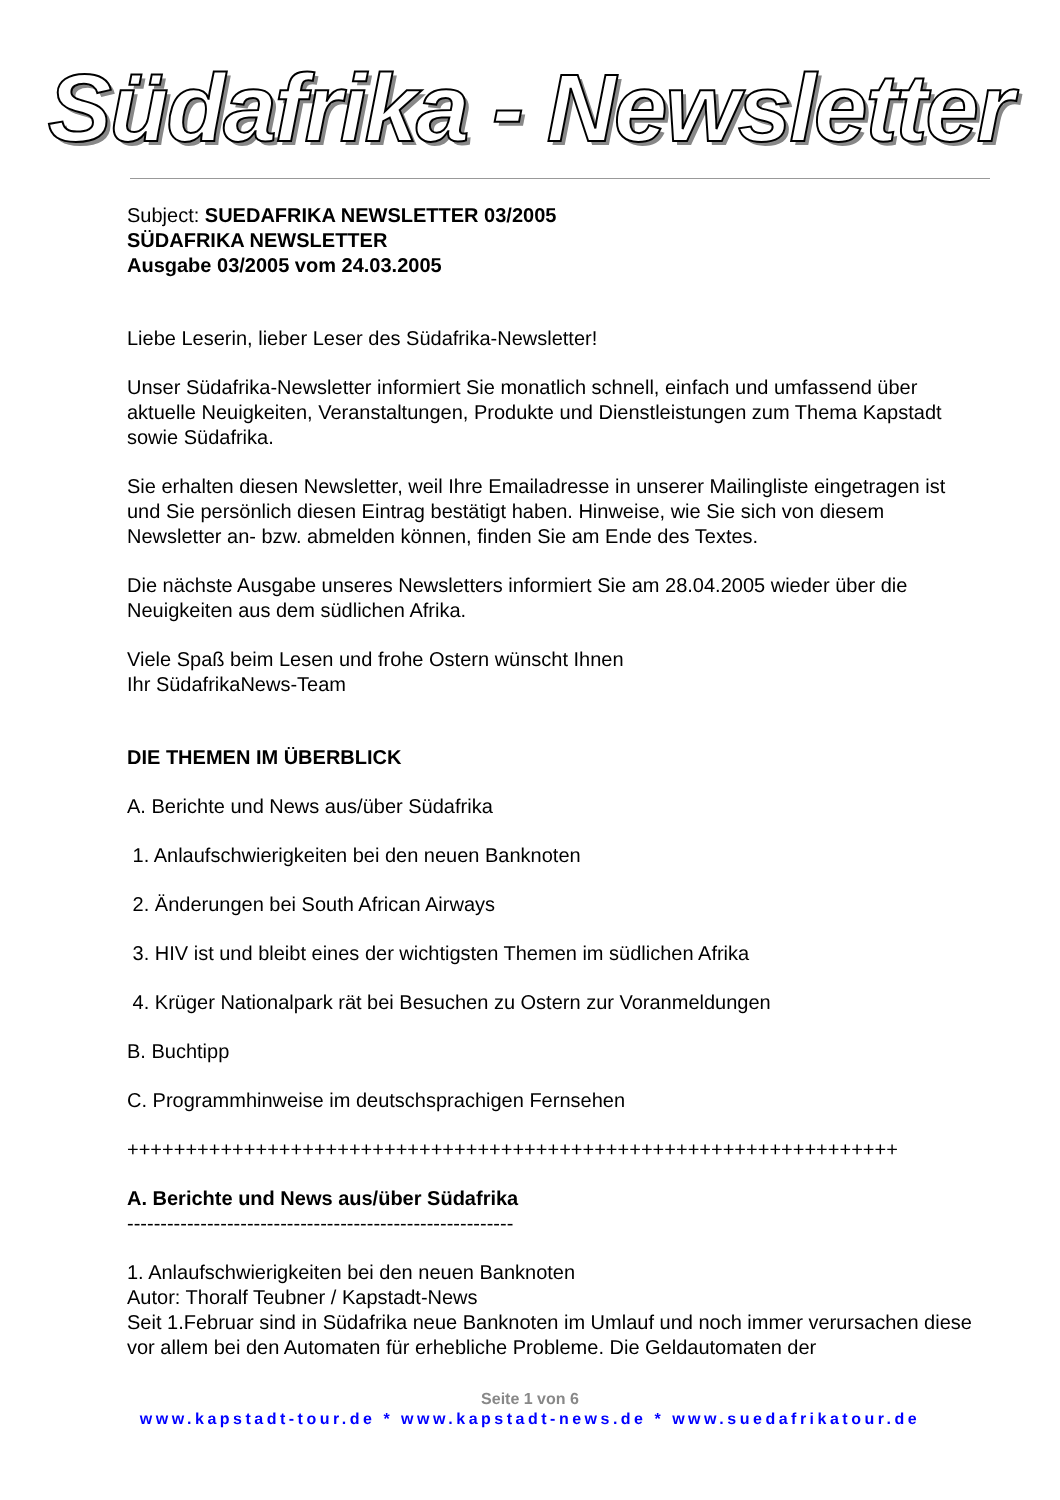Südafrika - Newsletter
Subject: SUEDAFRIKA NEWSLETTER 03/2005
SÜDAFRIKA NEWSLETTER
Ausgabe 03/2005 vom 24.03.2005
Liebe Leserin, lieber Leser des Südafrika-Newsletter!
Unser Südafrika-Newsletter informiert Sie monatlich schnell, einfach und umfassend über aktuelle Neuigkeiten, Veranstaltungen, Produkte und Dienstleistungen zum Thema Kapstadt sowie Südafrika.
Sie erhalten diesen Newsletter, weil Ihre Emailadresse in unserer Mailingliste eingetragen ist und Sie persönlich diesen Eintrag bestätigt haben. Hinweise, wie Sie sich von diesem Newsletter an- bzw. abmelden können, finden Sie am Ende des Textes.
Die nächste Ausgabe unseres Newsletters informiert Sie am 28.04.2005 wieder über die Neuigkeiten aus dem südlichen Afrika.
Viele Spaß beim Lesen und frohe Ostern wünscht Ihnen
Ihr SüdafrikaNews-Team
DIE THEMEN IM ÜBERBLICK
A. Berichte und News aus/über Südafrika
1. Anlaufschwierigkeiten bei den neuen Banknoten
2. Änderungen bei South African Airways
3. HIV ist und bleibt eines der wichtigsten Themen im südlichen Afrika
4. Krüger Nationalpark rät bei Besuchen zu Ostern zur Voranmeldungen
B. Buchtipp
C. Programmhinweise im deutschsprachigen Fernsehen
++++++++++++++++++++++++++++++++++++++++++++++++++++++++++++++++++
A. Berichte und News aus/über Südafrika
----------------------------------------------------------
1. Anlaufschwierigkeiten bei den neuen Banknoten
Autor: Thoralf Teubner / Kapstadt-News
Seit 1.Februar sind in Südafrika neue Banknoten im Umlauf und noch immer verursachen diese vor allem bei den Automaten für erhebliche Probleme. Die Geldautomaten der
Seite 1 von 6
www.kapstadt-tour.de * www.kapstadt-news.de * www.suedafrikatour.de